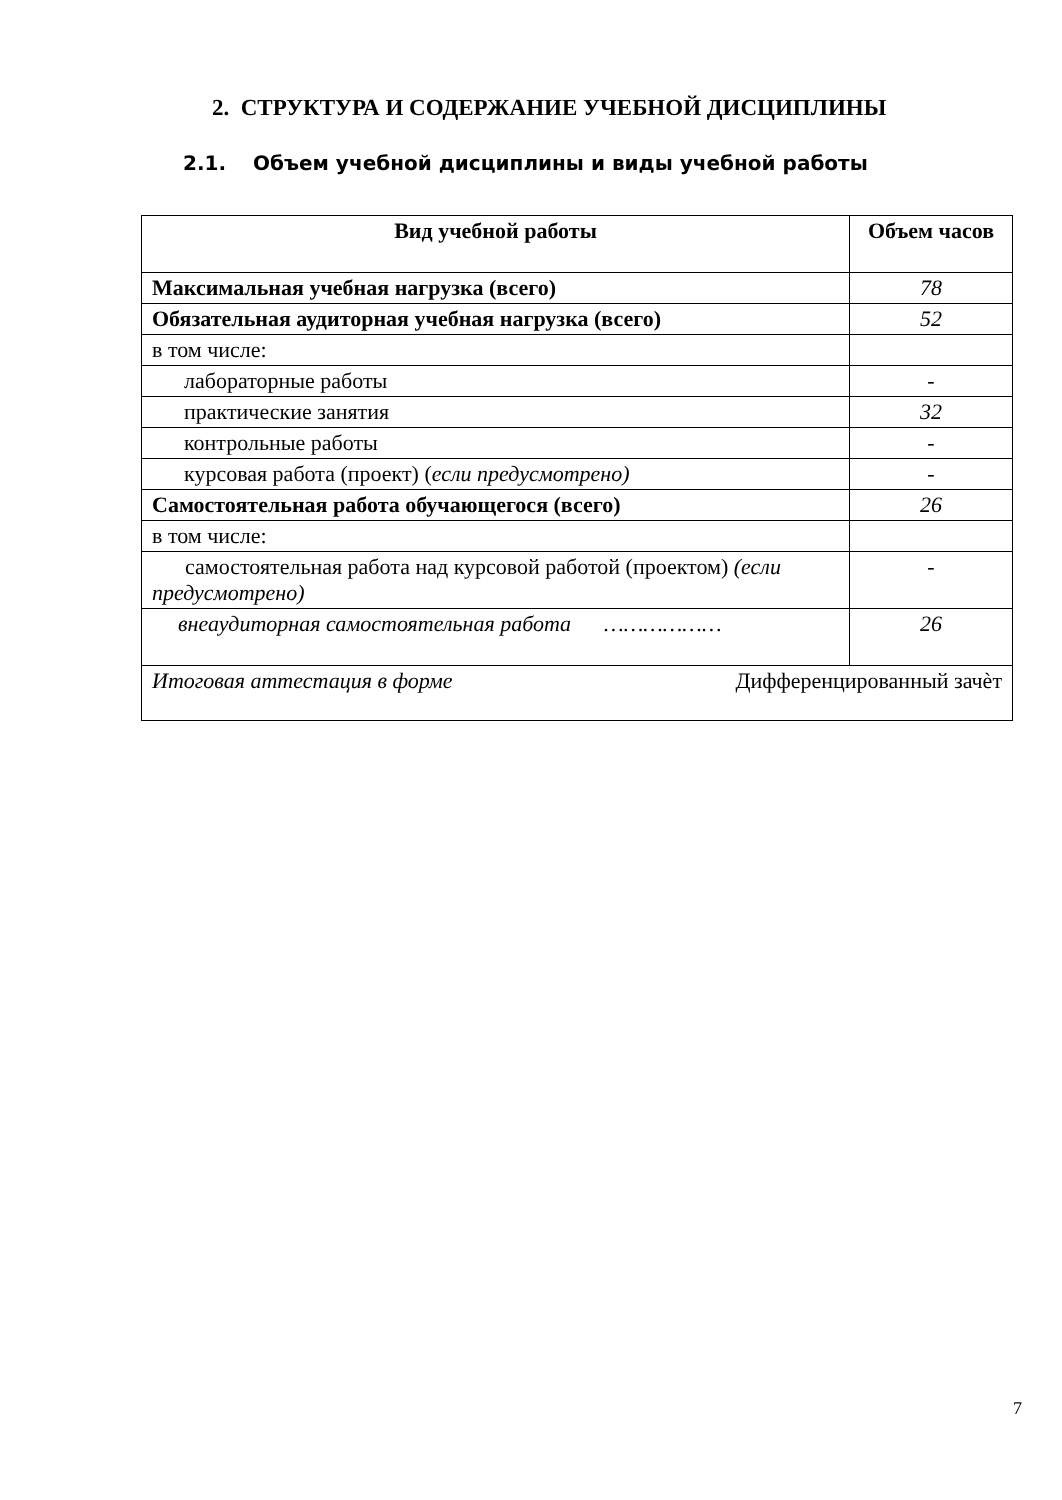2. СТРУКТУРА И СОДЕРЖАНИЕ УЧЕБНОЙ ДИСЦИПЛИНЫ
2.1. Объем учебной дисциплины и виды учебной работы
| Вид учебной работы | Объем часов |
| --- | --- |
| Максимальная учебная нагрузка (всего) | 78 |
| Обязательная аудиторная учебная нагрузка (всего) | 52 |
| в том числе: | |
| лабораторные работы | - |
| практические занятия | 32 |
| контрольные работы | - |
| курсовая работа (проект) ( если предусмотрено) | - |
| Самостоятельная работа обучающегося (всего) | 26 |
| в том числе: | |
| самостоятельная работа над курсовой работой (проектом) (если предусмотрено) | - |
| внеаудиторная самостоятельная работа ……………… | 26 |
| Итоговая аттестация в форме Дифференцированный зачѐт | |
7